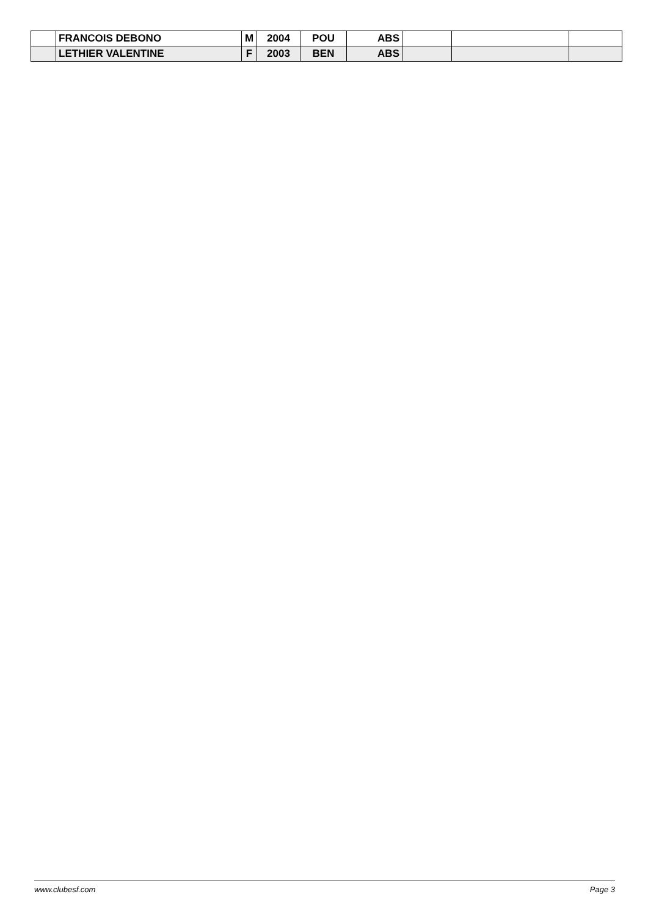| | FRANCOIS DEBONO | M | 2004 | POU | ABS | | | |
| | LETHIER VALENTINE | F | 2003 | BEN | ABS | | | |
www.clubesf.com Page 3